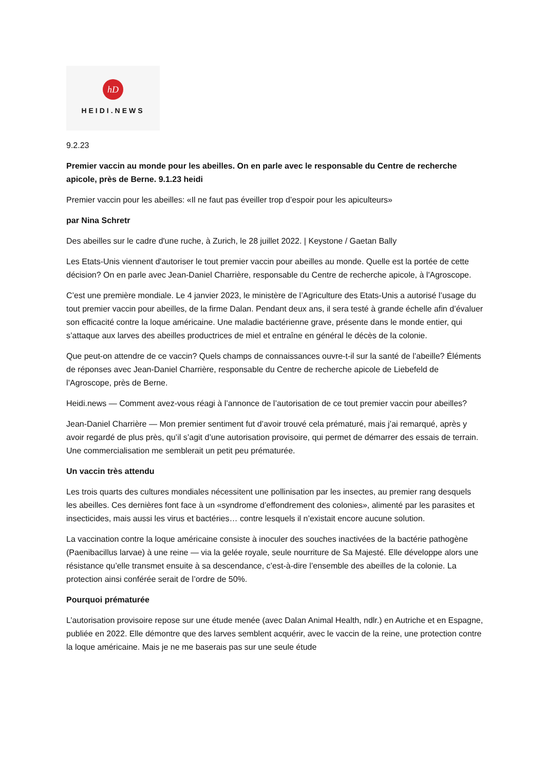hD
HEIDI.NEWS
9.2.23
Premier vaccin au monde pour les abeilles. On en parle avec le responsable du Centre de recherche apicole, près de Berne. 9.1.23 heidi
Premier vaccin pour les abeilles: «Il ne faut pas éveiller trop d’espoir pour les apiculteurs»
par Nina Schretr
Des abeilles sur le cadre d'une ruche, à Zurich, le 28 juillet 2022. | Keystone / Gaetan Bally
Les Etats-Unis viennent d'autoriser le tout premier vaccin pour abeilles au monde. Quelle est la portée de cette décision? On en parle avec Jean-Daniel Charrière, responsable du Centre de recherche apicole, à l'Agroscope.
C’est une première mondiale. Le 4 janvier 2023, le ministère de l’Agriculture des Etats-Unis a autorisé l’usage du tout premier vaccin pour abeilles, de la firme Dalan. Pendant deux ans, il sera testé à grande échelle afin d’évaluer son efficacité contre la loque américaine. Une maladie bactérienne grave, présente dans le monde entier, qui s’attaque aux larves des abeilles productrices de miel et entraîne en général le décès de la colonie.
Que peut-on attendre de ce vaccin? Quels champs de connaissances ouvre-t-il sur la santé de l’abeille? Éléments de réponses avec Jean-Daniel Charrière, responsable du Centre de recherche apicole de Liebefeld de l’Agroscope, près de Berne.
Heidi.news — Comment avez-vous réagi à l’annonce de l’autorisation de ce tout premier vaccin pour abeilles?
Jean-Daniel Charrière — Mon premier sentiment fut d’avoir trouvé cela prématuré, mais j’ai remarqué, après y avoir regardé de plus près, qu’il s’agit d’une autorisation provisoire, qui permet de démarrer des essais de terrain. Une commercialisation me semblerait un petit peu prématurée.
Un vaccin très attendu
Les trois quarts des cultures mondiales nécessitent une pollinisation par les insectes, au premier rang desquels les abeilles. Ces dernières font face à un «syndrome d’effondrement des colonies», alimenté par les parasites et insecticides, mais aussi les virus et bactéries… contre lesquels il n’existait encore aucune solution.
La vaccination contre la loque américaine consiste à inoculer des souches inactivées de la bactérie pathogène (Paenibacillus larvae) à une reine — via la gelée royale, seule nourriture de Sa Majesté. Elle développe alors une résistance qu’elle transmet ensuite à sa descendance, c’est-à-dire l’ensemble des abeilles de la colonie. La protection ainsi conférée serait de l’ordre de 50%.
Pourquoi prématurée
L’autorisation provisoire repose sur une étude menée (avec Dalan Animal Health, ndlr.) en Autriche et en Espagne, publiée en 2022. Elle démontre que des larves semblent acquérir, avec le vaccin de la reine, une protection contre la loque américaine. Mais je ne me baserais pas sur une seule étude